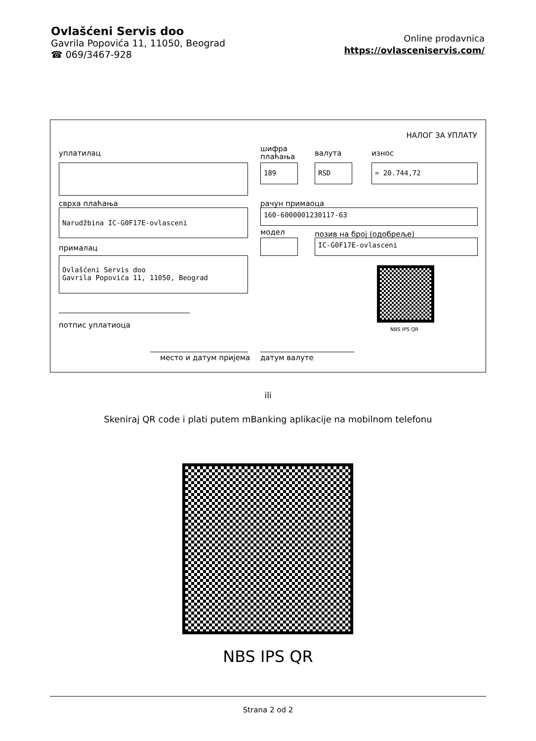Ovlašćeni Servis doo
Gavrila Popovića 11, 11050, Beograd
☎ 069/3467-928
Online prodavnica
https://ovlasceniservis.com/
НАЛОГ ЗА УПЛАТУ
уплатилац
шифра
плаћања
валута износ
189 RSD = 20.744,72
сврха плаћања рачун примаоца
Narudžbina IC-G0F17E-ovlasceni 160-6000001230117-63
модел позив на број (одобреље)
IC-G0F17E-ovlasceni
прималац
Ovlašćeni Servis doo
Gavrila Popovića 11, 11050, Beograd
NBS IPS QR
потпис уплатиоца
место и датум пријема датум валуте
ili
Skeniraj QR code i plati putem mBanking aplikacije na mobilnom telefonu
NBS IPS QR
Strana 2 od 2